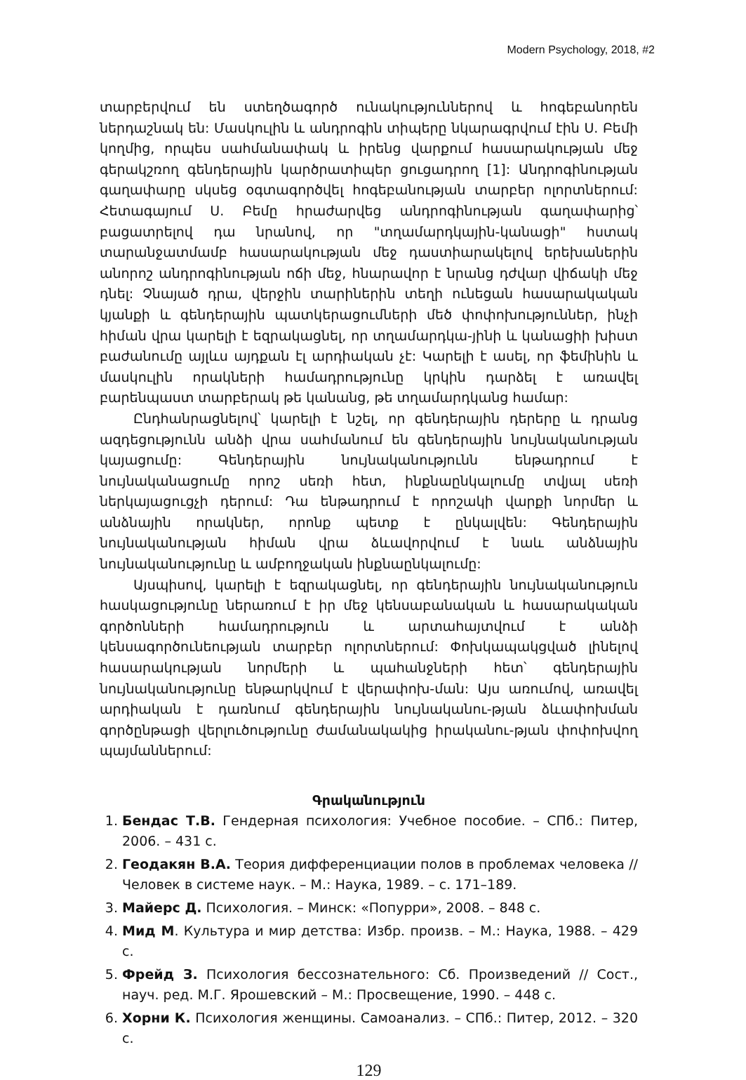Modern Psychology, 2018, #2
տարբերվում են ստեղծագործ ունակություններով և հոգեբանորեն ներդաշնակ են: Մասկուլին և անդրոգին տիպերը նկարագրվում էին Ս. Բեմի կողմից, որպես սահմանափակ և իրենց վարքում հասարակության մեջ գերակշռող գենդերային կարծրատիպեր ցուցադրող [1]: Անդրոգինության գաղափարը սկսեց օգտագործվել հոգեբանության տարբեր ոլորտներում: Հետագայում Ս. Բեմը հրաժարվեց անդրոգինության գաղափարից՝ բացատրելով դա նրանով, որ "տղամարդկային-կանացի" հստակ տարանջատմամբ հասարակության մեջ դաստիարակելով երեխաներին անորոշ անդրոգինության ոճի մեջ, հնարավոր է նրանց դժվար վիճակի մեջ դնել: Չնայած դրա, վերջին տարիներին տեղի ունեցան հասարակական կյանքի և գենդերային պատկերացումների մեծ փոփոխություններ, ինչի հիման վրա կարելի է եզրակացնել, որ տղամարդկա-յինի և կանացիի խիստ բաժանումը այլևս այդքան էլ արդիական չէ: Կարելի է ասել, որ ֆեմինին և մասկուլին որակների համադրությունը կրկին դարձել է առավել բարենպաստ տարբերակ թե կանանց, թե տղամարդկանց համար:
Ընդհանրացնելով՝ կարելի է նշել, որ գենդերային դերերը և դրանց ազդեցությունն անձի վրա սահմանում են գենդերային նույնականության կայացումը: Գենդերային նույնականությունն ենթադրում է նույնականացումը որոշ սեռի հետ, ինքնաընկալումը տվյալ սեռի ներկայացուցչի դերում: Դա ենթադրում է որոշակի վարքի նորմեր և անձնային որակներ, որոնք պետք է ընկալվեն: Գենդերային նույնականության հիման վրա ձևավորվում է նաև անձնային նույնականությունը և ամբողջական ինքնաընկալումը:
Այսպիսով, կարելի է եզրակացնել, որ գենդերային նույնականություն հասկացությունը ներառում է իր մեջ կենսաբանական և հասարակական գործոնների համադրություն և արտահայտվում է անձի կենսագործունեության տարբեր ոլորտներում: Փոխկապակցված լինելով հասարակության նորմերի և պահանջների հետ՝ գենդերային նույնականությունը ենթարկվում է վերափոխ-ման: Այս առումով, առավել արդիական է դառնում գենդերային նույնականու-թյան ձևափոխման գործընթացի վերլուծությունը ժամանակակից իրականու-թյան փոփոխվող պայմաններում:
Գրականություն
1. Бендас Т.В. Гендерная психология: Учебное пособие. – СПб.: Питер, 2006. – 431 с.
2. Геодакян В.А. Теория дифференциации полов в проблемах человека // Человек в системе наук. – М.: Наука, 1989. – с. 171–189.
3. Майерс Д. Психология. – Минск: «Попурри», 2008. – 848 с.
4. Мид М. Культура и мир детства: Избр. произв. – М.: Наука, 1988. – 429 с.
5. Фрейд З. Психология бессознательного: Сб. Произведений // Сост., науч. ред. М.Г. Ярошевский – М.: Просвещение, 1990. – 448 с.
6. Хорни К. Психология женщины. Самоанализ. – СПб.: Питер, 2012. – 320 с.
129